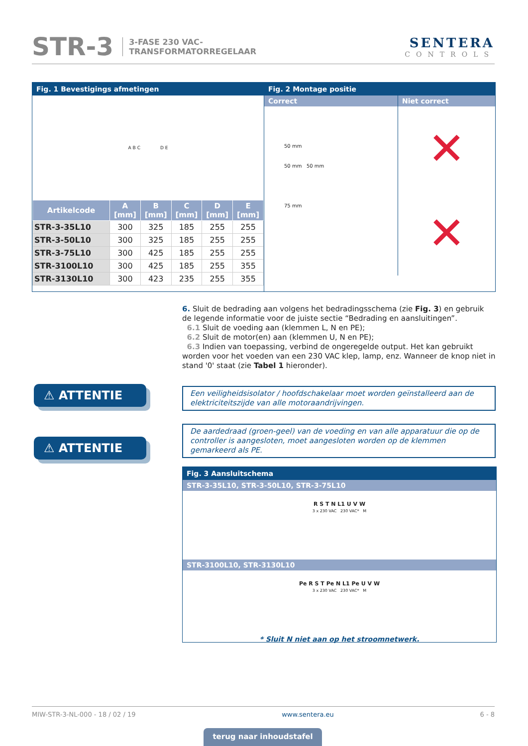STR-3 3-FASE 230 VAC-
TRANSFORMATORREGELAAR SENTERA
CONTROLS
Fig. 1 Bevestigings afmetingen
A B C D E
| Artikelcode | A [mm] | B [mm] | C [mm] | D [mm] | E [mm] |
| --- | --- | --- | --- | --- | --- |
| STR-3-35L10 | 300 | 325 | 185 | 255 | 255 |
| STR-3-50L10 | 300 | 325 | 185 | 255 | 255 |
| STR-3-75L10 | 300 | 425 | 185 | 255 | 255 |
| STR-3100L10 | 300 | 425 | 185 | 255 | 355 |
| STR-3130L10 | 300 | 423 | 235 | 255 | 355 |
Fig. 2 Montage positie
Correct
50 mm
50 mm 50 mm
75 mm
Niet correct
✕
✕
6. Sluit de bedrading aan volgens het bedradingsschema (zie Fig. 3) en gebruik de legende informatie voor de juiste sectie “Bedrading en aansluitingen”.
6.1 Sluit de voeding aan (klemmen L, N en PE);
6.2 Sluit de motor(en) aan (klemmen U, N en PE);
6.3 Indien van toepassing, verbind de ongeregelde output. Het kan gebruikt worden voor het voeden van een 230 VAC klep, lamp, enz. Wanneer de knop niet in stand '0' staat (zie Tabel 1 hieronder).
⚠ ATTENTIE
Een veiligheidsisolator / hoofdschakelaar moet worden geïnstalleerd aan de elektriciteitszijde van alle motoraandrijvingen.
⚠ ATTENTIE
De aardedraad (groen-geel) van de voeding en van alle apparatuur die op de controller is aangesloten, moet aangesloten worden op de klemmen gemarkeerd als PE.
Fig. 3 Aansluitschema
STR-3-35L10, STR-3-50L10, STR-3-75L10
R S T N L1 U V W
3 x 230 VAC 230 VAC* M
STR-3100L10, STR-3130L10
Pe R S T Pe N L1 Pe U V W
3 x 230 VAC 230 VAC* M
* Sluit N niet aan op het stroomnetwerk.
MIW-STR-3-NL-000 - 18 / 02 / 19 www.sentera.eu 6 - 8
terug naar inhoudstafel